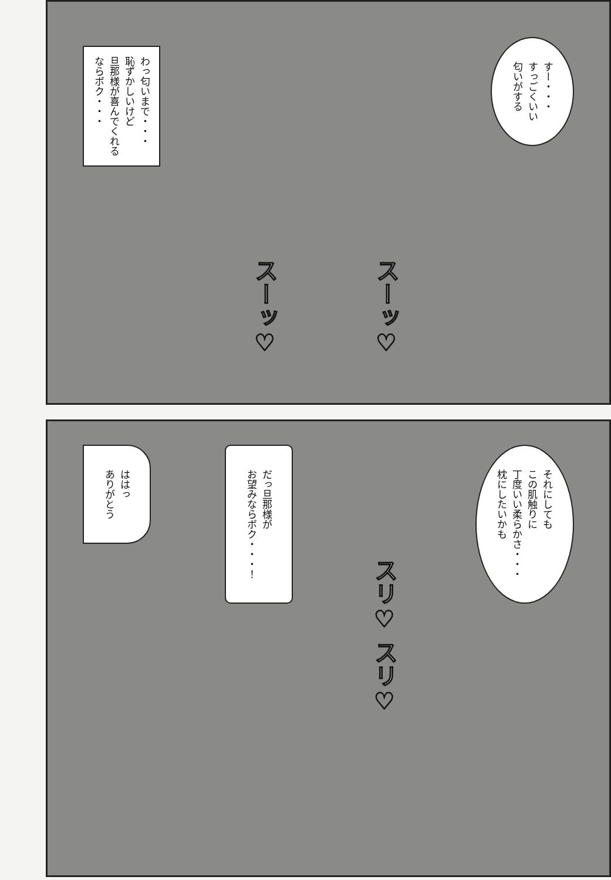すー・・・
すっごくいい
匂いがする
スーッ♡
スーッ♡
わっ匂いまで・・・
恥ずかしいけど
旦那様が喜んでくれる
ならボク・・・
それにしても
この肌触りに
丁度いい柔らかさ・・・
枕にしたいかも
スリ♡ スリ♡
だっ旦那様が
お望みならボク・・・！
ははっ
ありがとう